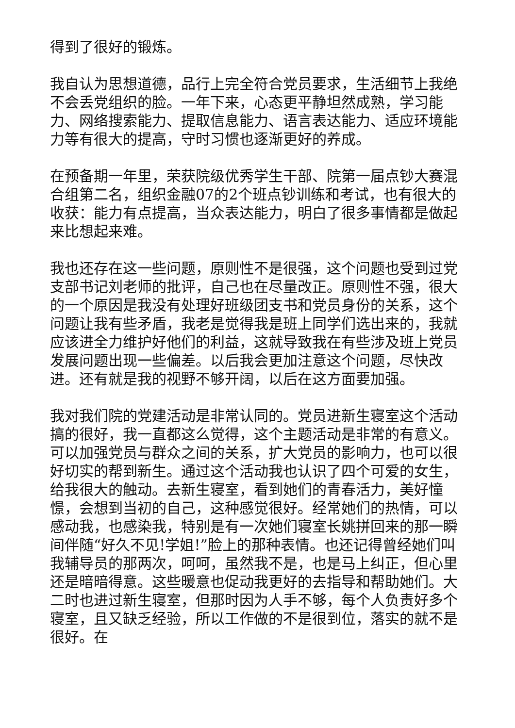得到了很好的锻炼。
我自认为思想道德，品行上完全符合党员要求，生活细节上我绝不会丢党组织的脸。一年下来，心态更平静坦然成熟，学习能力、网络搜索能力、提取信息能力、语言表达能力、适应环境能力等有很大的提高，守时习惯也逐渐更好的养成。
在预备期一年里，荣获院级优秀学生干部、院第一届点钞大赛混合组第二名，组织金融07的2个班点钞训练和考试，也有很大的收获：能力有点提高，当众表达能力，明白了很多事情都是做起来比想起来难。
我也还存在这一些问题，原则性不是很强，这个问题也受到过党支部书记刘老师的批评，自己也在尽量改正。原则性不强，很大的一个原因是我没有处理好班级团支书和党员身份的关系，这个问题让我有些矛盾，我老是觉得我是班上同学们选出来的，我就应该进全力维护好他们的利益，这就导致我在有些涉及班上党员发展问题出现一些偏差。以后我会更加注意这个问题，尽快改进。还有就是我的视野不够开阔，以后在这方面要加强。
我对我们院的党建活动是非常认同的。党员进新生寝室这个活动搞的很好，我一直都这么觉得，这个主题活动是非常的有意义。可以加强党员与群众之间的关系，扩大党员的影响力，也可以很好切实的帮到新生。通过这个活动我也认识了四个可爱的女生，给我很大的触动。去新生寝室，看到她们的青春活力，美好憧憬，会想到当初的自己，这种感觉很好。经常她们的热情，可以感动我，也感染我，特别是有一次她们寝室长姚拼回来的那一瞬间伴随“好久不见!学姐!”脸上的那种表情。也还记得曾经她们叫我辅导员的那两次，呵呵，虽然我不是，也是马上纠正，但心里还是暗暗得意。这些暖意也促动我更好的去指导和帮助她们。大二时也进过新生寝室，但那时因为人手不够，每个人负责好多个寝室，且又缺乏经验，所以工作做的不是很到位，落实的就不是很好。在